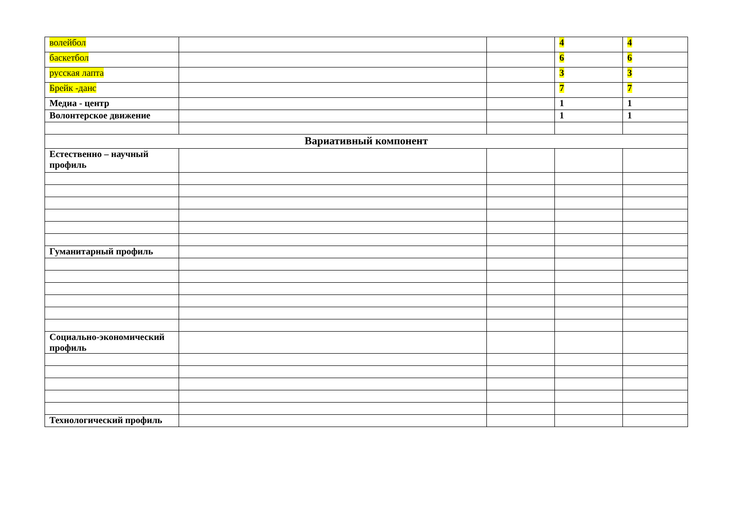| волейбол | | | 4 | 4 |
| баскетбол | | | 6 | 6 |
| русская лапта | | | 3 | 3 |
| Брейк -данс | | | 7 | 7 |
| Медиа - центр | | | 1 | 1 |
| Волонтерское движение | | | 1 | 1 |
| Вариативный компонент | | | | |
| Естественно – научный профиль | | | | |
| Гуманитарный профиль | | | | |
| Социально-экономический профиль | | | | |
| Технологический профиль | | | | |